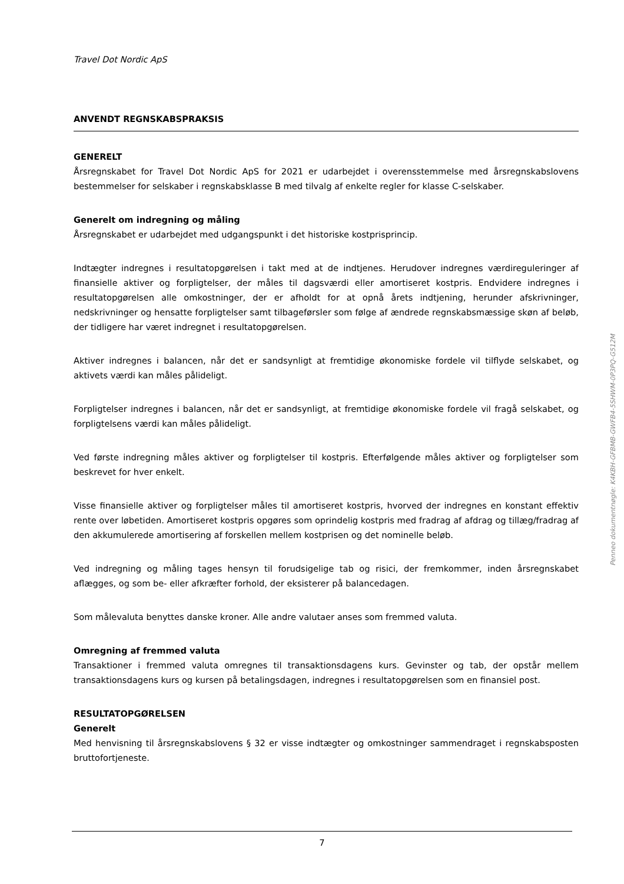Travel Dot Nordic ApS
ANVENDT REGNSKABSPRAKSIS
GENERELT
Årsregnskabet for Travel Dot Nordic ApS for 2021 er udarbejdet i overensstemmelse med årsregnskabslovens bestemmelser for selskaber i regnskabsklasse B med tilvalg af enkelte regler for klasse C-selskaber.
Generelt om indregning og måling
Årsregnskabet er udarbejdet med udgangspunkt i det historiske kostprisprincip.
Indtægter indregnes i resultatopgørelsen i takt med at de indtjenes. Herudover indregnes værdireguleringer af finansielle aktiver og forpligtelser, der måles til dagsværdi eller amortiseret kostpris. Endvidere indregnes i resultatopgørelsen alle omkostninger, der er afholdt for at opnå årets indtjening, herunder afskrivninger, nedskrivninger og hensatte forpligtelser samt tilbageførsler som følge af ændrede regnskabsmæssige skøn af beløb, der tidligere har været indregnet i resultatopgørelsen.
Aktiver indregnes i balancen, når det er sandsynligt at fremtidige økonomiske fordele vil tilflyde selskabet, og aktivets værdi kan måles pålideligt.
Forpligtelser indregnes i balancen, når det er sandsynligt, at fremtidige økonomiske fordele vil fragå selskabet, og forpligtelsens værdi kan måles pålideligt.
Ved første indregning måles aktiver og forpligtelser til kostpris. Efterfølgende måles aktiver og forpligtelser som beskrevet for hver enkelt.
Visse finansielle aktiver og forpligtelser måles til amortiseret kostpris, hvorved der indregnes en konstant effektiv rente over løbetiden. Amortiseret kostpris opgøres som oprindelig kostpris med fradrag af afdrag og tillæg/fradrag af den akkumulerede amortisering af forskellen mellem kostprisen og det nominelle beløb.
Ved indregning og måling tages hensyn til forudsigelige tab og risici, der fremkommer, inden årsregnskabet aflægges, og som be- eller afkræfter forhold, der eksisterer på balancedagen.
Som målevaluta benyttes danske kroner. Alle andre valutaer anses som fremmed valuta.
Omregning af fremmed valuta
Transaktioner i fremmed valuta omregnes til transaktionsdagens kurs. Gevinster og tab, der opstår mellem transaktionsdagens kurs og kursen på betalingsdagen, indregnes i resultatopgørelsen som en finansiel post.
RESULTATOPGØRELSEN
Generelt
Med henvisning til årsregnskabslovens § 32 er visse indtægter og omkostninger sammendraget i regnskabsposten bruttofortjeneste.
7
Penneo dokumentnøgle: K4KBH-GFBMB-GWFB4-5SHWM-0P3PQ-G512M